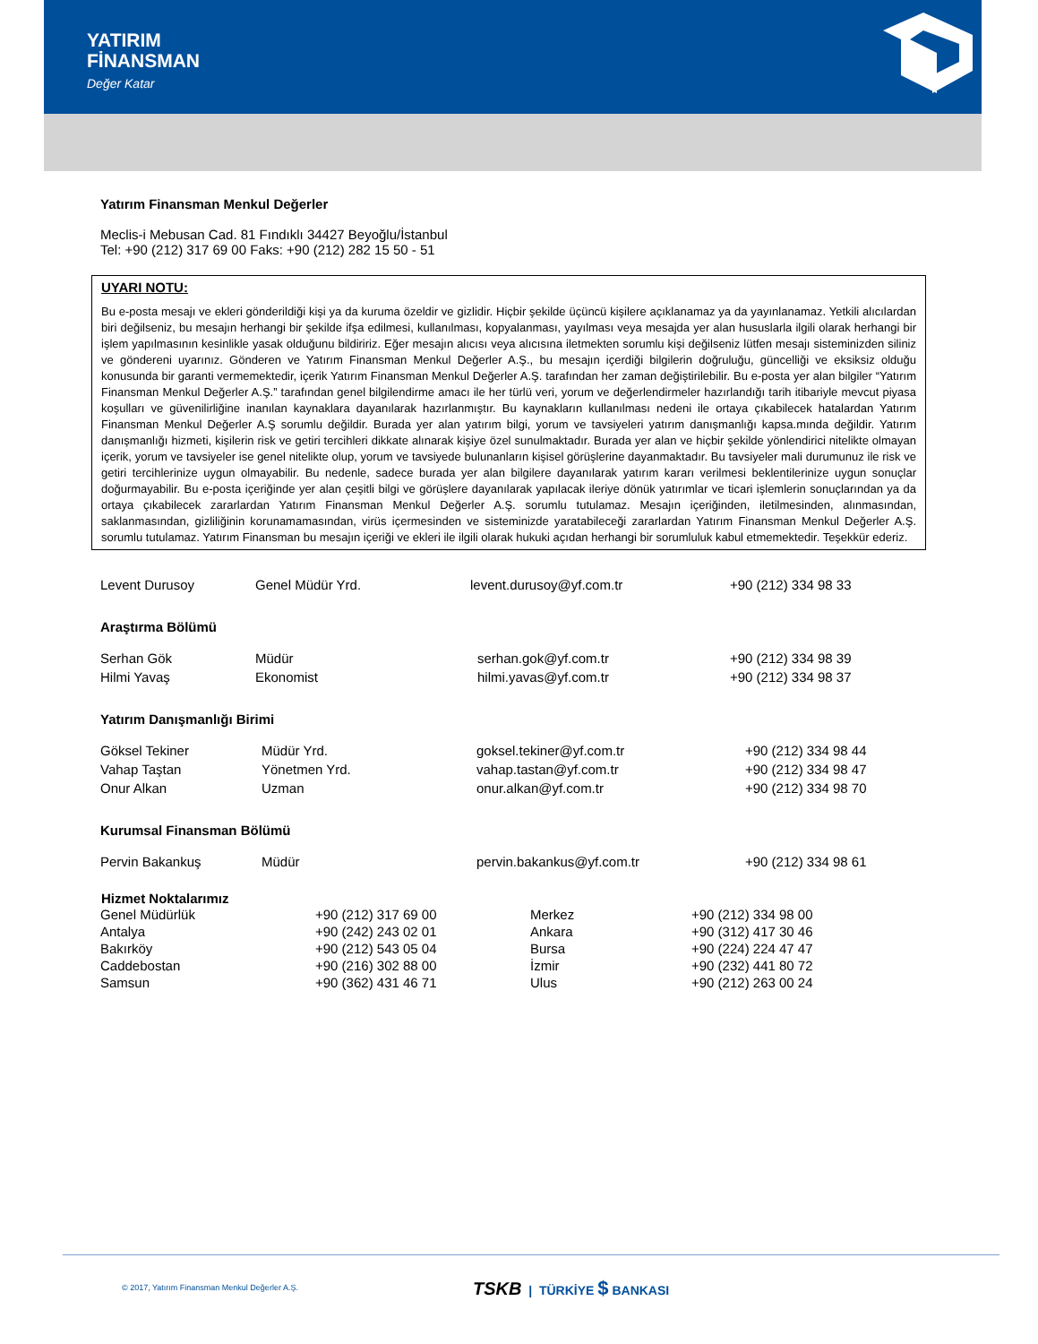YATIRIM
FİNANSMAN
Değer Katar
Yatırım Finansman Menkul Değerler
Meclis-i Mebusan Cad. 81 Fındıklı 34427 Beyoğlu/İstanbul
Tel: +90 (212) 317 69 00 Faks: +90 (212) 282 15 50 - 51
UYARI NOTU:
Bu e-posta mesajı ve ekleri gönderildiği kişi ya da kuruma özeldir ve gizlidir. Hiçbir şekilde üçüncü kişilere açıklanamaz ya da yayınlanamaz. Yetkili alıcılardan biri değilseniz, bu mesajın herhangi bir şekilde ifşa edilmesi, kullanılması, kopyalanması, yayılması veya mesajda yer alan hususlarla ilgili olarak herhangi bir işlem yapılmasının kesinlikle yasak olduğunu bildiririz. Eğer mesajın alıcısı veya alıcısına iletmekten sorumlu kişi değilseniz lütfen mesajı sisteminizden siliniz ve göndereni uyarınız. Gönderen ve Yatırım Finansman Menkul Değerler A.Ş., bu mesajın içerdiği bilgilerin doğruluğu, güncelliği ve eksiksiz olduğu konusunda bir garanti vermemektedir, içerik Yatırım Finansman Menkul Değerler A.Ş. tarafından her zaman değiştirilebilir. Bu e-posta yer alan bilgiler “Yatırım Finansman Menkul Değerler A.Ş.” tarafından genel bilgilendirme amacı ile her türlü veri, yorum ve değerlendirmeler hazırlandığı tarih itibariyle mevcut piyasa koşulları ve güvenilirliğine inanılan kaynaklara dayanılarak hazırlanmıştır. Bu kaynakların kullanılması nedeni ile ortaya çıkabilecek hatalardan Yatırım Finansman Menkul Değerler A.Ş sorumlu değildir. Burada yer alan yatırım bilgi, yorum ve tavsiyeleri yatırım danışmanlığı kapsa.mında değildir. Yatırım danışmanlığı hizmeti, kişilerin risk ve getiri tercihleri dikkate alınarak kişiye özel sunulmaktadır. Burada yer alan ve hiçbir şekilde yönlendirici nitelikte olmayan içerik, yorum ve tavsiyeler ise genel nitelikte olup, yorum ve tavsiyede bulunanların kişisel görüşlerine dayanmaktadır. Bu tavsiyeler mali durumunuz ile risk ve getiri tercihlerinize uygun olmayabilir. Bu nedenle, sadece burada yer alan bilgilere dayanılarak yatırım kararı verilmesi beklentilerinize uygun sonuçlar doğurmayabilir. Bu e-posta içeriğinde yer alan çeşitli bilgi ve görüşlere dayanılarak yapılacak ileriye dönük yatırımlar ve ticari işlemlerin sonuçlarından ya da ortaya çıkabilecek zararlardan Yatırım Finansman Menkul Değerler A.Ş. sorumlu tutulamaz. Mesajın içeriğinden, iletilmesinden, alınmasından, saklanmasından, gizliliğinin korunamamasından, virüs içermesinden ve sisteminizde yaratabileceği zararlardan Yatırım Finansman Menkul Değerler A.Ş. sorumlu tutulamaz. Yatırım Finansman bu mesajın içeriği ve ekleri ile ilgili olarak hukuki açıdan herhangi bir sorumluluk kabul etmemektedir. Teşekkür ederiz.
| Levent Durusoy | Genel Müdür Yrd. | levent.durusoy@yf.com.tr | +90 (212) 334 98 33 |
Araştırma Bölümü
| Serhan Gök | Müdür | serhan.gok@yf.com.tr | +90 (212) 334 98 39 |
| Hilmi Yavaş | Ekonomist | hilmi.yavas@yf.com.tr | +90 (212) 334 98 37 |
Yatırım Danışmanlığı Birimi
| Göksel Tekiner | Müdür Yrd. | goksel.tekiner@yf.com.tr | +90 (212) 334 98 44 |
| Vahap Taştan | Yönetmen Yrd. | vahap.tastan@yf.com.tr | +90 (212) 334 98 47 |
| Onur Alkan | Uzman | onur.alkan@yf.com.tr | +90 (212) 334 98 70 |
Kurumsal Finansman Bölümü
| Pervin Bakankuş | Müdür | pervin.bakankus@yf.com.tr | +90 (212) 334 98 61 |
| Hizmet Noktalarımız | | | |
| --- | --- | --- | --- |
| Genel Müdürlük | +90 (212) 317 69 00 | Merkez | +90 (212) 334 98 00 |
| Antalya | +90 (242) 243 02 01 | Ankara | +90 (312) 417 30 46 |
| Bakırköy | +90 (212) 543 05 04 | Bursa | +90 (224) 224 47 47 |
| Caddebostan | +90 (216) 302 88 00 | İzmir | +90 (232) 441 80 72 |
| Samsun | +90 (362) 431 46 71 | Ulus | +90 (212) 263 00 24 |
© 2017, Yatırım Finansman Menkul Değerler A.Ş.
TSKB | TÜRKİYE $ BANKASI